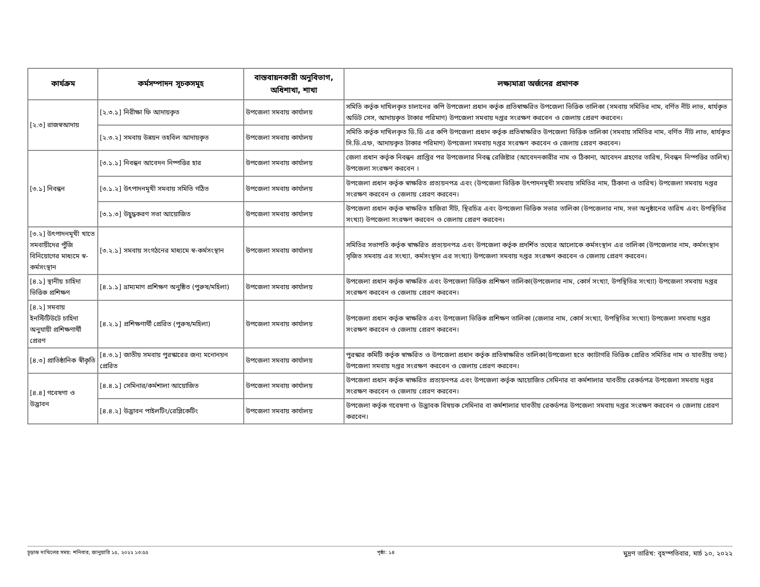| কার্যক্রম | কর্মসম্পাদন সূচকসমূহ | বাস্তবায়নকারী অনুবিভাগ, অধিশাখা, শাখা | লক্ষ্যমাত্রা অর্জনের প্রমাণক |
| --- | --- | --- | --- |
| [২.৩] রাজস্বআদায় | [২.৩.১] নিরীক্ষা ফি আদায়কৃত | উপজেলা সমবায় কার্যালয় | সমিতি কর্তৃক দাখিলকৃত চালানের কপি উপজেলা প্রধান কর্তৃক প্রতিস্বাক্ষরিত উপজেলা ভিত্তিক তালিকা (সমবায় সমিতির নাম, বর্ণিত নীট লাভ, ধার্যকৃত অডিট সেস, আদায়কৃত টাকার পরিমাণ) উপজেলা সমবায় দপ্তর সংরক্ষণ করবেন ও জেলায় প্রেরণ করবেন। |
| | [২.৩.২] সমবায় উন্নয়ন তহবিল আদায়কৃত | উপজেলা সমবায় কার্যালয় | সমিতি কর্তৃক দাখিলকৃত ডি.ডি এর কপি উপজেলা প্রধান কর্তৃক প্রতিস্বাক্ষরিত উপজেলা ভিত্তিক তালিকা (সমবায় সমিতির নাম, বর্ণিত নীট লাভ, ধার্যকৃত সি.ডি.এফ, আদায়কৃত টাকার পরিমাণ) উপজেলা সমবায় দপ্তর সংরক্ষণ করবেন ও জেলায় প্রেরণ করবেন। |
| [৩.১] নিবন্ধন | [৩.১.১] নিবন্ধন আবেদন নিষ্পত্তির হার | উপজেলা সমবায় কার্যালয় | জেলা প্রধান কর্তৃক নিবন্ধন প্রাপ্তির পর উপজেলার নিবন্ধ রেজিষ্টার (আবেদনকারীর নাম ও ঠিকানা, আবেদন গ্রহণের তারিখ, নিবন্ধন নিস্পত্তির তালিখ) উপজেলা সংরক্ষণ করবেন । |
| | [৩.১.২] উৎপাদনমূখী সমবায় সমিতি গঠিত | উপজেলা সমবায় কার্যালয় | উপজেলা প্রধান কর্তৃক স্বাক্ষরিত প্রত্যয়নপত্র এবং (উপজেলা ভিত্তিক উৎপাদনমূখী সমবায় সমিতির নাম, ঠিকানা ও তারিখ) উপজেলা সমবায় দপ্তর সংরক্ষণ করবেন ও জেলায় প্রেরণ করবেন। |
| | [৩.১.৩] উদ্বুদ্ধকরণ সভা আয়োজিত | উপজেলা সমবায় কার্যালয় | উপজেলা প্রধান কর্তৃক স্বাক্ষরিত হাজিরা সীট, স্থিরচিত্র এবং উপজেলা ভিত্তিক সভার তালিকা (উপজেলার নাম, সভা অনুষ্ঠানের তারিখ এবং উপস্থিতির সংখ্যা) উপজেলা সংরক্ষণ করবেন ও জেলায় প্রেরণ করবেন। |
| [৩.২] উৎপাদনমূখী খাতে সমবায়ীদের পুঁজি বিনিয়োগের মাধ্যমে স্ব-কর্মসংস্থান | [৩.২.১] সমবায় সংগঠনের মাধ্যমে স্ব-কর্মসংস্থান | উপজেলা সমবায় কার্যালয় | সমিতির সভাপতি কর্তৃক স্বাক্ষরিত প্রত্যয়নপত্র এবং উপজেলা কর্তৃক প্রদর্শিত তথ্যের আলোকে কর্মসংস্থান এর তালিকা (উপজেলার নাম, কর্মসংস্থান সৃজিত সমবায় এর সংখ্যা, কর্মসংস্থান এর সংখ্যা) উপজেলা সমবায় দপ্তর সংরক্ষণ করবেন ও জেলায় প্রেরণ করবেন। |
| [৪.১] স্থানীয় চাহিদা ভিত্তিক প্রশিক্ষণ | [৪.১.১] ভ্রাম্যমাণ প্রশিক্ষণ অনুষ্ঠিত (পুরুষ/মহিলা) | উপজেলা সমবায় কার্যালয় | উপজেলা প্রধান কর্তৃক স্বাক্ষরিত এবং উপজেলা ভিত্তিক প্রশিক্ষণ তালিকা(উপজেলার নাম, কোর্স সংখ্যা, উপস্থিতির সংখ্যা) উপজেলা সমবায় দপ্তর সংরক্ষণ করবেন ও জেলায় প্রেরণ করবেন। |
| [৪.২] সমবায় ইনস্টিটিউটে চাহিদা অনুযায়ী প্রশিক্ষণার্থী প্রেরণ | [৪.২.১] প্রশিক্ষণার্থী প্রেরিত (পুরুষ/মহিলা) | উপজেলা সমবায় কার্যালয় | উপজেলা প্রধান কর্তৃক স্বাক্ষরিত এবং উপজেলা ভিত্তিক প্রশিক্ষণ তালিকা (জেলার নাম, কোর্স সংখ্যা, উপস্থিতির সংখ্যা) উপজেলা সমবায় দপ্তর সংরক্ষণ করবেন ও জেলায় প্রেরণ করবেন। |
| [৪.৩] প্রাতিষ্ঠানিক স্বীকৃতি | [৪.৩.১] জাতীয় সমবায় পুরস্কারের জন্য মনোনয়ন প্রেরিত | উপজেলা সমবায় কার্যালয় | পুরস্কার কমিটি কর্তৃক স্বাক্ষরিত ও উপজেলা প্রধান কর্তৃক প্রতিস্বাক্ষরিত তালিকা(উপজেলা হতে ক্যাটাগরি ভিত্তিক প্রেরিত সমিতির নাম ও যাবতীয় তথ্য) উপজেলা সমবায় দপ্তর সংরক্ষণ করবেন ও জেলায় প্রেরণ করবেন। |
| [৪.৪] গবেষণা ও উদ্ভাবন | [৪.৪.১] সেমিনার/কর্মশালা আয়োজিত | উপজেলা সমবায় কার্যালয় | উপজেলা প্রধান কর্তৃক স্বাক্ষরিত প্রত্যয়নপত্র এবং উপজেলা কর্তৃক আয়োজিত সেমিনার বা কর্মশালার যাবতীয় রেকর্ডপত্র উপজেলা সমবায় দপ্তর সংরক্ষণ করবেন ও জেলায় প্রেরণ করবেন। |
| | [৪.৪.২] উদ্ভাবন পাইলটিং/রেপ্লিকেটিং | উপজেলা সমবায় কার্যালয় | উপজেলা কর্তৃক গবেষণা ও উদ্ভাবক বিষয়ক সেমিনার বা কর্মশালার যাবতীয় রেকর্ডপত্র উপজেলা সমবায় দপ্তর সংরক্ষণ করবেন ও জেলায় প্রেরণ করবেন। |
চূড়ান্ত দাখিলের সময়: শনিবার, জানুয়ারি ১৫, ২০২২ ১৩:৫৫ পৃষ্ঠা: ১৪ মুদ্রণ তারিখ: বৃহস্পতিবার, মার্চ ১০, ২০২২